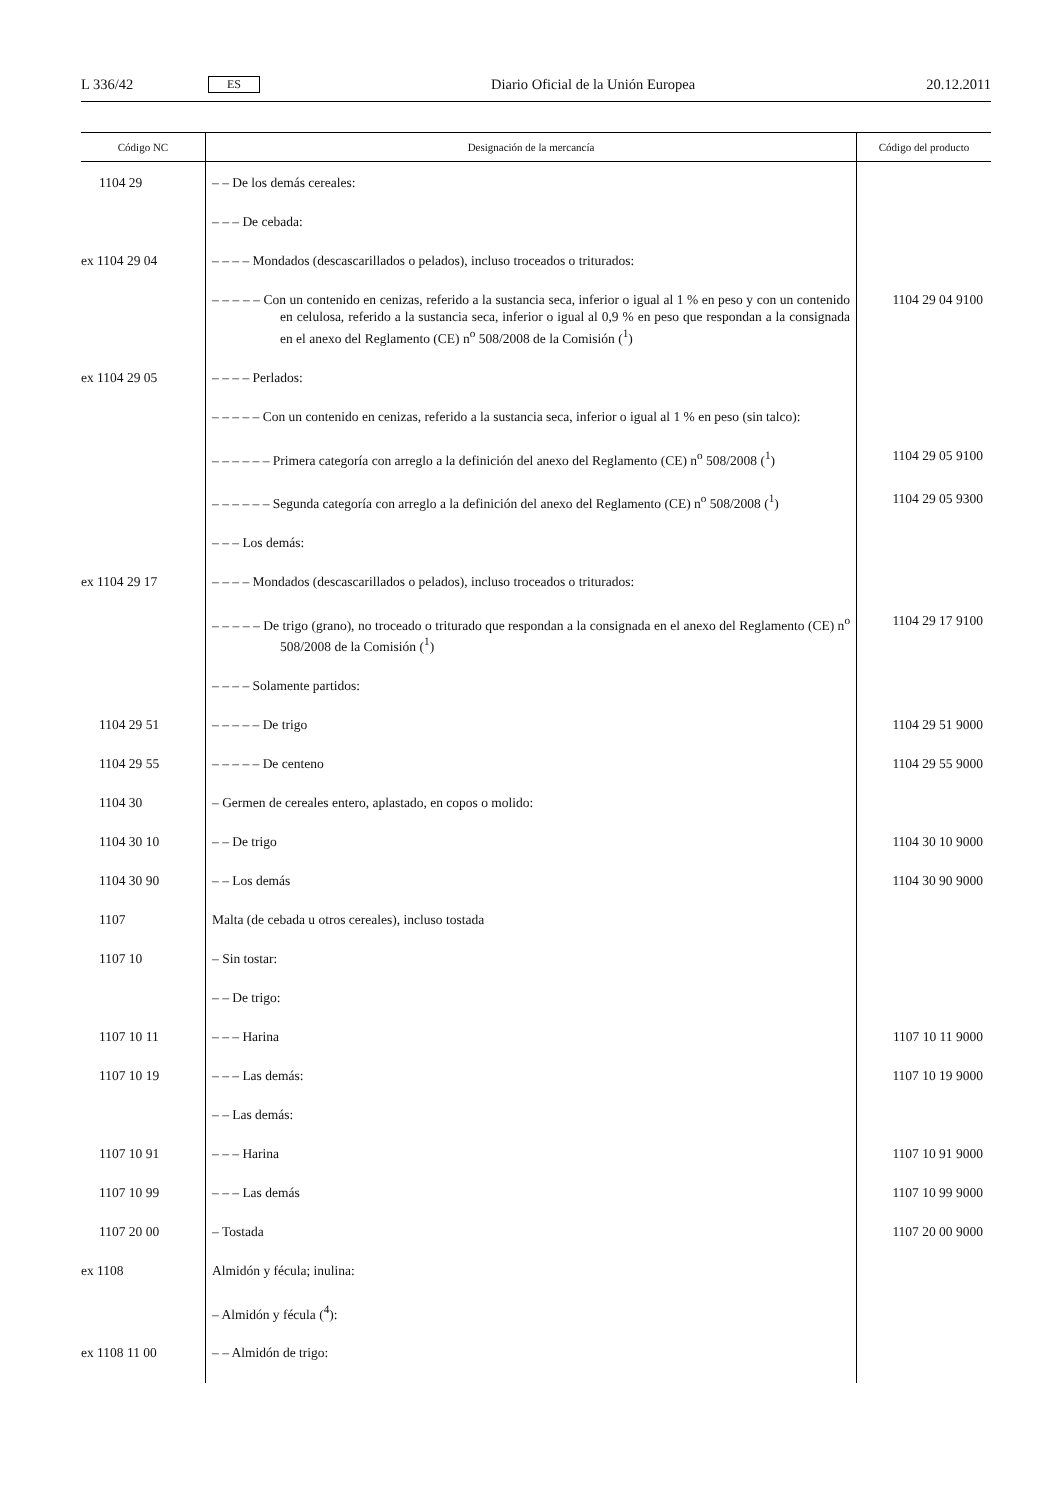L 336/42 ES Diario Oficial de la Unión Europea 20.12.2011
| Código NC | Designación de la mercancía | Código del producto |
| --- | --- | --- |
| 1104 29 | – – De los demás cereales: | |
| | – – – De cebada: | |
| ex 1104 29 04 | – – – – Mondados (descascarillados o pelados), incluso troceados o triturados: | |
| | – – – – – Con un contenido en cenizas, referido a la sustancia seca, inferior o igual al 1 % en peso y con un contenido en celulosa, referido a la sustancia seca, inferior o igual al 0,9 % en peso que respondan a la consignada en el anexo del Reglamento (CE) n<sup>o</sup> 508/2008 de la Comisión (<sup>1</sup>) | 1104 29 04 9100 |
| ex 1104 29 05 | – – – – Perlados: | |
| | – – – – – Con un contenido en cenizas, referido a la sustancia seca, inferior o igual al 1 % en peso (sin talco): | |
| | – – – – – – Primera categoría con arreglo a la definición del anexo del Reglamento (CE) n<sup>o</sup> 508/2008 (<sup>1</sup>) | 1104 29 05 9100 |
| | – – – – – – Segunda categoría con arreglo a la definición del anexo del Reglamento (CE) n<sup>o</sup> 508/2008 (<sup>1</sup>) | 1104 29 05 9300 |
| | – – – Los demás: | |
| ex 1104 29 17 | – – – – Mondados (descascarillados o pelados), incluso troceados o triturados: | |
| | – – – – – De trigo (grano), no troceado o triturado que respondan a la consignada en el anexo del Reglamento (CE) n<sup>o</sup> 508/2008 de la Comisión (<sup>1</sup>) | 1104 29 17 9100 |
| | – – – – Solamente partidos: | |
| 1104 29 51 | – – – – – De trigo | 1104 29 51 9000 |
| 1104 29 55 | – – – – – De centeno | 1104 29 55 9000 |
| 1104 30 | – Germen de cereales entero, aplastado, en copos o molido: | |
| 1104 30 10 | – – De trigo | 1104 30 10 9000 |
| 1104 30 90 | – – Los demás | 1104 30 90 9000 |
| 1107 | Malta (de cebada u otros cereales), incluso tostada | |
| 1107 10 | – Sin tostar: | |
| | – – De trigo: | |
| 1107 10 11 | – – – Harina | 1107 10 11 9000 |
| 1107 10 19 | – – – Las demás: | 1107 10 19 9000 |
| | – – Las demás: | |
| 1107 10 91 | – – – Harina | 1107 10 91 9000 |
| 1107 10 99 | – – – Las demás | 1107 10 99 9000 |
| 1107 20 00 | – Tostada | 1107 20 00 9000 |
| ex 1108 | Almidón y fécula; inulina: | |
| | – Almidón y fécula (<sup>4</sup>): | |
| ex 1108 11 00 | – – Almidón de trigo: | |